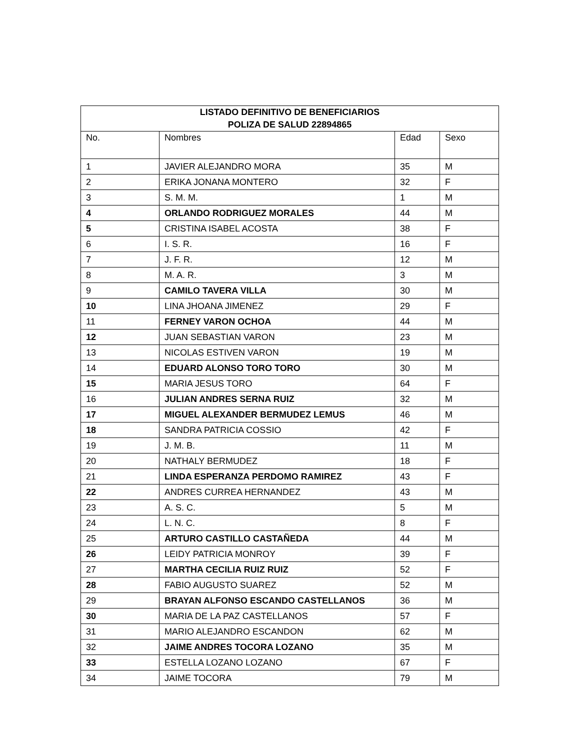| LISTADO DEFINITIVO DE BENEFICIARIOS POLIZA DE SALUD 22894865 | | | |
| --- | --- | --- | --- |
| No. | Nombres | Edad | Sexo |
| 1 | JAVIER ALEJANDRO MORA | 35 | M |
| 2 | ERIKA JONANA MONTERO | 32 | F |
| 3 | S. M. M. | 1 | M |
| 4 | ORLANDO RODRIGUEZ MORALES | 44 | M |
| 5 | CRISTINA ISABEL ACOSTA | 38 | F |
| 6 | I. S. R. | 16 | F |
| 7 | J. F. R. | 12 | M |
| 8 | M. A. R. | 3 | M |
| 9 | CAMILO TAVERA VILLA | 30 | M |
| 10 | LINA JHOANA JIMENEZ | 29 | F |
| 11 | FERNEY VARON OCHOA | 44 | M |
| 12 | JUAN SEBASTIAN VARON | 23 | M |
| 13 | NICOLAS ESTIVEN VARON | 19 | M |
| 14 | EDUARD ALONSO TORO TORO | 30 | M |
| 15 | MARIA JESUS TORO | 64 | F |
| 16 | JULIAN ANDRES SERNA RUIZ | 32 | M |
| 17 | MIGUEL ALEXANDER BERMUDEZ LEMUS | 46 | M |
| 18 | SANDRA PATRICIA COSSIO | 42 | F |
| 19 | J. M. B. | 11 | M |
| 20 | NATHALY BERMUDEZ | 18 | F |
| 21 | LINDA ESPERANZA PERDOMO RAMIREZ | 43 | F |
| 22 | ANDRES CURREA HERNANDEZ | 43 | M |
| 23 | A. S. C. | 5 | M |
| 24 | L. N. C. | 8 | F |
| 25 | ARTURO CASTILLO CASTAÑEDA | 44 | M |
| 26 | LEIDY PATRICIA MONROY | 39 | F |
| 27 | MARTHA CECILIA RUIZ RUIZ | 52 | F |
| 28 | FABIO AUGUSTO SUAREZ | 52 | M |
| 29 | BRAYAN ALFONSO ESCANDO CASTELLANOS | 36 | M |
| 30 | MARIA DE LA PAZ CASTELLANOS | 57 | F |
| 31 | MARIO ALEJANDRO ESCANDON | 62 | M |
| 32 | JAIME ANDRES TOCORA LOZANO | 35 | M |
| 33 | ESTELLA LOZANO LOZANO | 67 | F |
| 34 | JAIME TOCORA | 79 | M |